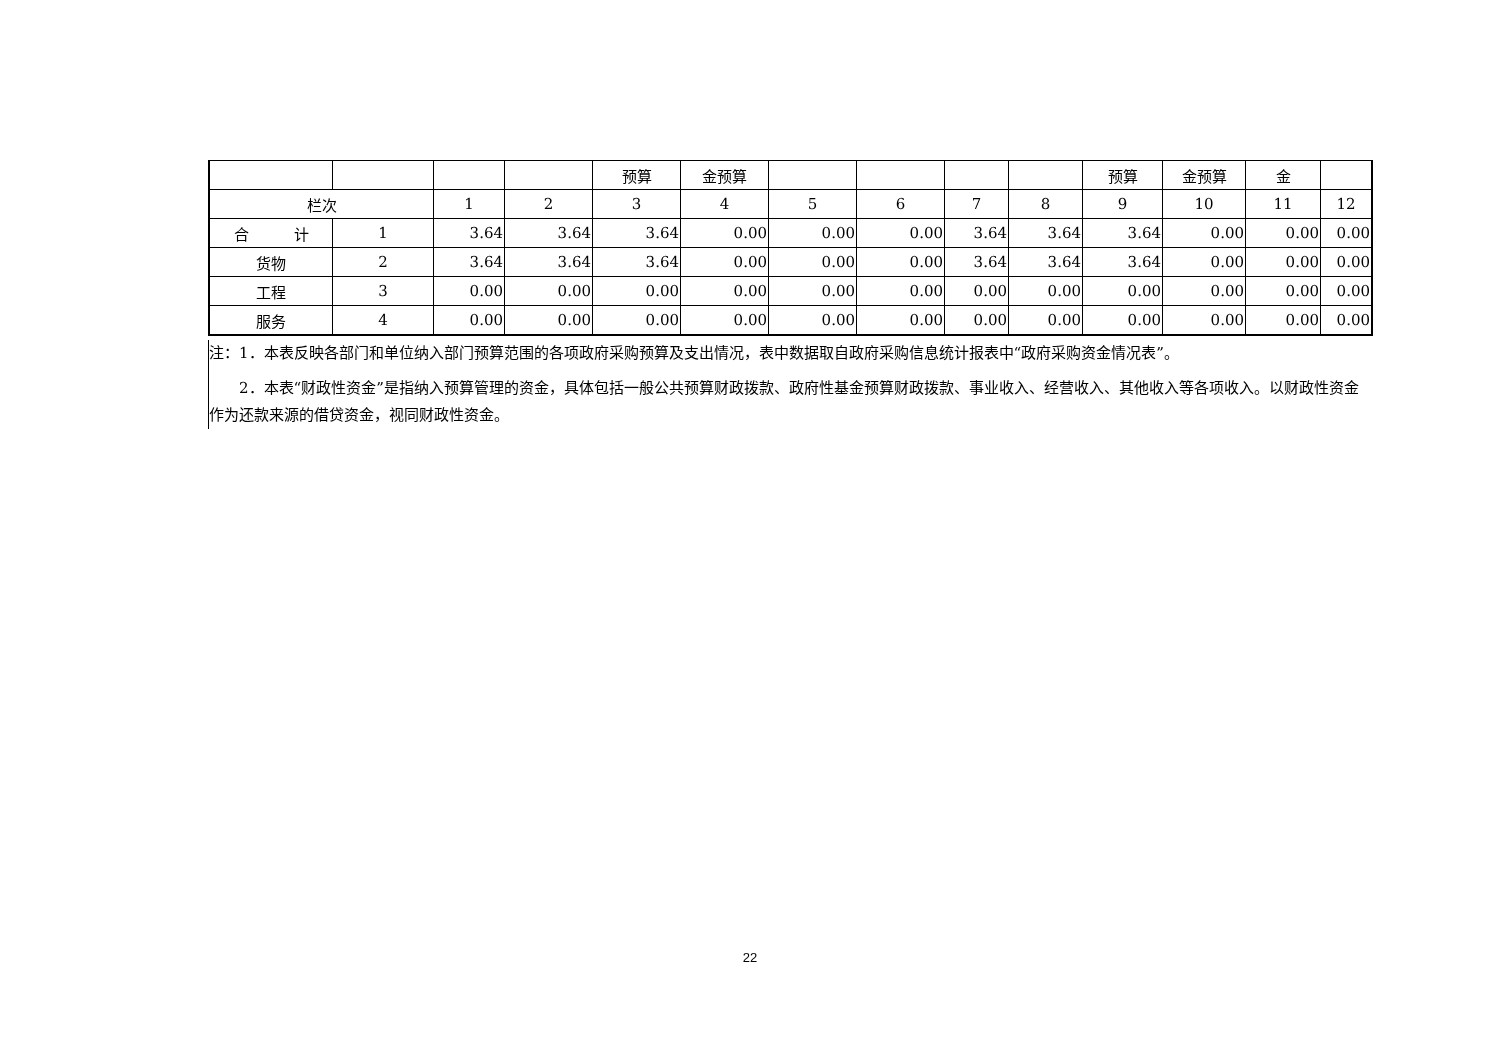| | | | | 预算 | 金预算 | | | | | 预算 | 金预算 | 金 | |
| 栏次 | | 1 | 2 | 3 | 4 | 5 | 6 | 7 | 8 | 9 | 10 | 11 | 12 |
| 合 计 | 1 | 3.64 | 3.64 | 3.64 | 0.00 | 0.00 | 0.00 | 3.64 | 3.64 | 3.64 | 0.00 | 0.00 | 0.00 |
| 货物 | 2 | 3.64 | 3.64 | 3.64 | 0.00 | 0.00 | 0.00 | 3.64 | 3.64 | 3.64 | 0.00 | 0.00 | 0.00 |
| 工程 | 3 | 0.00 | 0.00 | 0.00 | 0.00 | 0.00 | 0.00 | 0.00 | 0.00 | 0.00 | 0.00 | 0.00 | 0.00 |
| 服务 | 4 | 0.00 | 0.00 | 0.00 | 0.00 | 0.00 | 0.00 | 0.00 | 0.00 | 0.00 | 0.00 | 0.00 | 0.00 |
注：1．本表反映各部门和单位纳入部门预算范围的各项政府采购预算及支出情况，表中数据取自政府采购信息统计报表中“政府采购资金情况表”。
2．本表“财政性资金”是指纳入预算管理的资金，具体包括一般公共预算财政拨款、政府性基金预算财政拨款、事业收入、经营收入、其他收入等各项收入。以财政性资金作为还款来源的借贷资金，视同财政性资金。
22